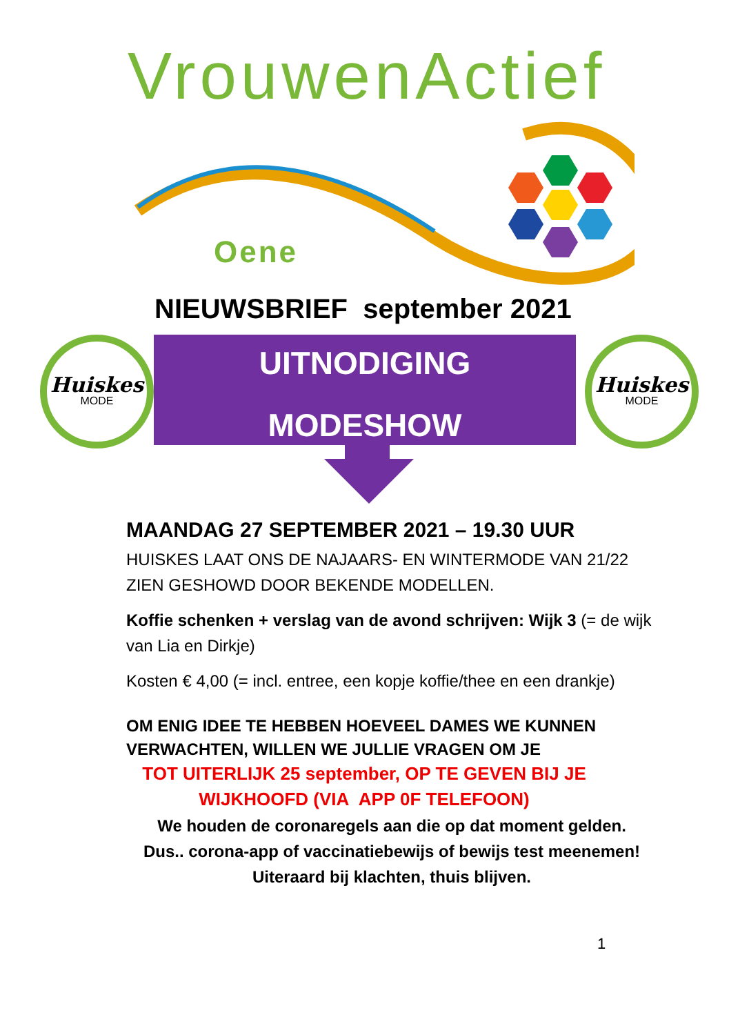VrouwenActief
Oene
NIEUWSBRIEF september 2021
Huiskes
MODE
UITNODIGING
MODESHOW
Huiskes
MODE
MAANDAG 27 SEPTEMBER 2021 – 19.30 UUR
HUISKES LAAT ONS DE NAJAARS- EN WINTERMODE VAN 21/22 ZIEN GESHOWD DOOR BEKENDE MODELLEN.
Koffie schenken + verslag van de avond schrijven: Wijk 3 (= de wijk van Lia en Dirkje)
Kosten € 4,00 (= incl. entree, een kopje koffie/thee en een drankje)
OM ENIG IDEE TE HEBBEN HOEVEEL DAMES WE KUNNEN VERWACHTEN, WILLEN WE JULLIE VRAGEN OM JE
TOT UITERLIJK 25 september, OP TE GEVEN BIJ JE
WIJKHOOFD (VIA APP 0F TELEFOON)
We houden de coronaregels aan die op dat moment gelden.
Dus.. corona-app of vaccinatiebewijs of bewijs test meenemen!
Uiteraard bij klachten, thuis blijven.
1